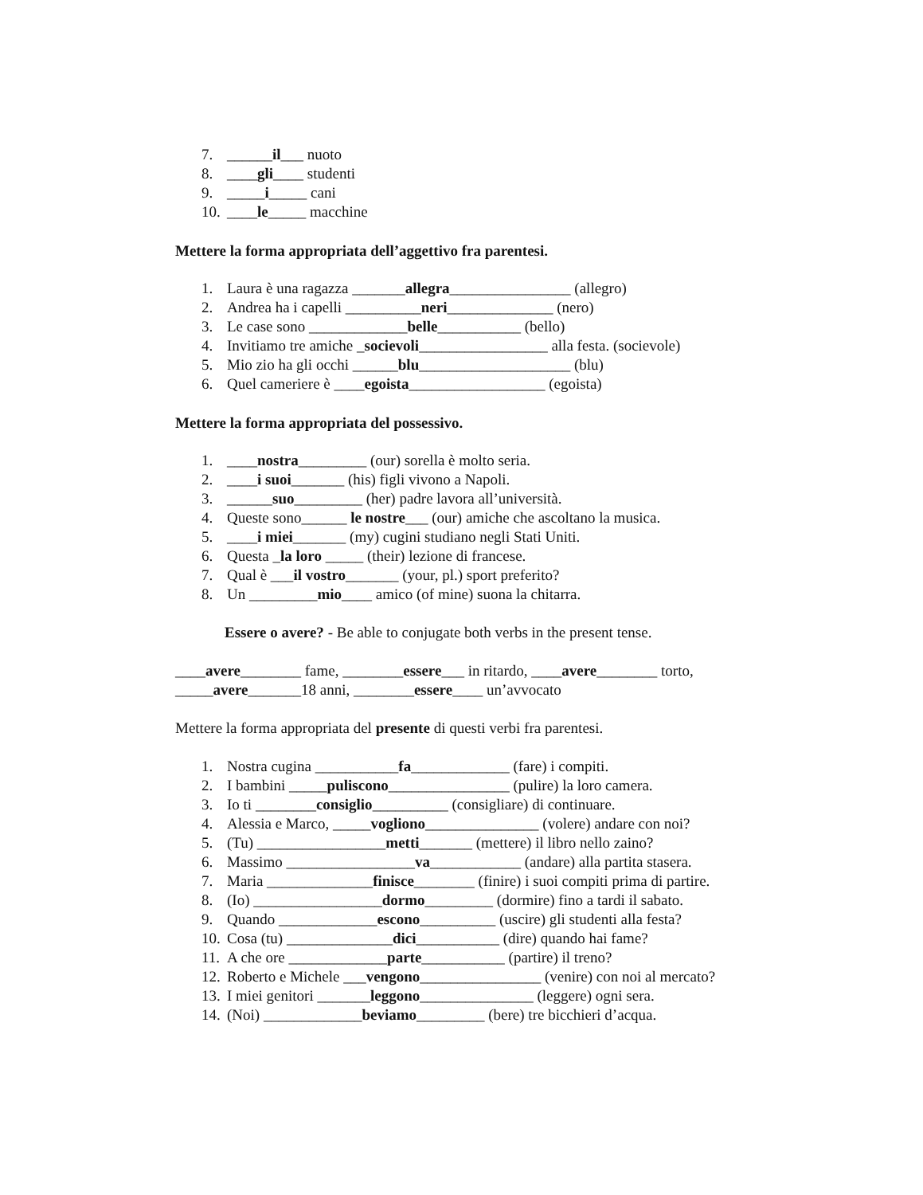7. ______il___ nuoto
8. ____gli____ studenti
9. _____i_____ cani
10. ____le_____ macchine
Mettere la forma appropriata dell’aggettivo fra parentesi.
1. Laura è una ragazza _______allegra________________ (allegro)
2. Andrea ha i capelli __________neri______________ (nero)
3. Le case sono _____________belle___________ (bello)
4. Invitiamo tre amiche _socievoli_________________ alla festa. (socievole)
5. Mio zio ha gli occhi ______blu____________________ (blu)
6. Quel cameriere è ____egoista__________________ (egoista)
Mettere la forma appropriata del possessivo.
1. ____nostra_________ (our) sorella è molto seria.
2. ____i suoi_______ (his) figli vivono a Napoli.
3. ______suo_________ (her) padre lavora all’università.
4. Queste sono______ le nostre___ (our) amiche che ascoltano la musica.
5. ____i miei_______ (my) cugini studiano negli Stati Uniti.
6. Questa _la loro _____ (their) lezione di francese.
7. Qual è ___il vostro_______ (your, pl.) sport preferito?
8. Un _________mio____ amico (of mine) suona la chitarra.
Essere o avere? - Be able to conjugate both verbs in the present tense.
____avere________ fame, ________essere___ in ritardo, ____avere________ torto,
_____avere_______18 anni, ________essere____ un’avvocato
Mettere la forma appropriata del presente di questi verbi fra parentesi.
1. Nostra cugina ___________fa_____________ (fare) i compiti.
2. I bambini _____puliscono________________ (pulire) la loro camera.
3. Io ti ________consiglio__________ (consigliare) di continuare.
4. Alessia e Marco, _____vogliono_______________ (volere) andare con noi?
5. (Tu) _________________metti_______ (mettere) il libro nello zaino?
6. Massimo _________________va____________ (andare) alla partita stasera.
7. Maria ______________finisce________ (finire) i suoi compiti prima di partire.
8. (Io) _________________dormo_________ (dormire) fino a tardi il sabato.
9. Quando _____________escono__________ (uscire) gli studenti alla festa?
10. Cosa (tu) ______________dici___________ (dire) quando hai fame?
11. A che ore _____________parte___________ (partire) il treno?
12. Roberto e Michele ___vengono________________ (venire) con noi al mercato?
13. I miei genitori _______leggono_______________ (leggere) ogni sera.
14. (Noi) _____________beviamo_________ (bere) tre bicchieri d’acqua.